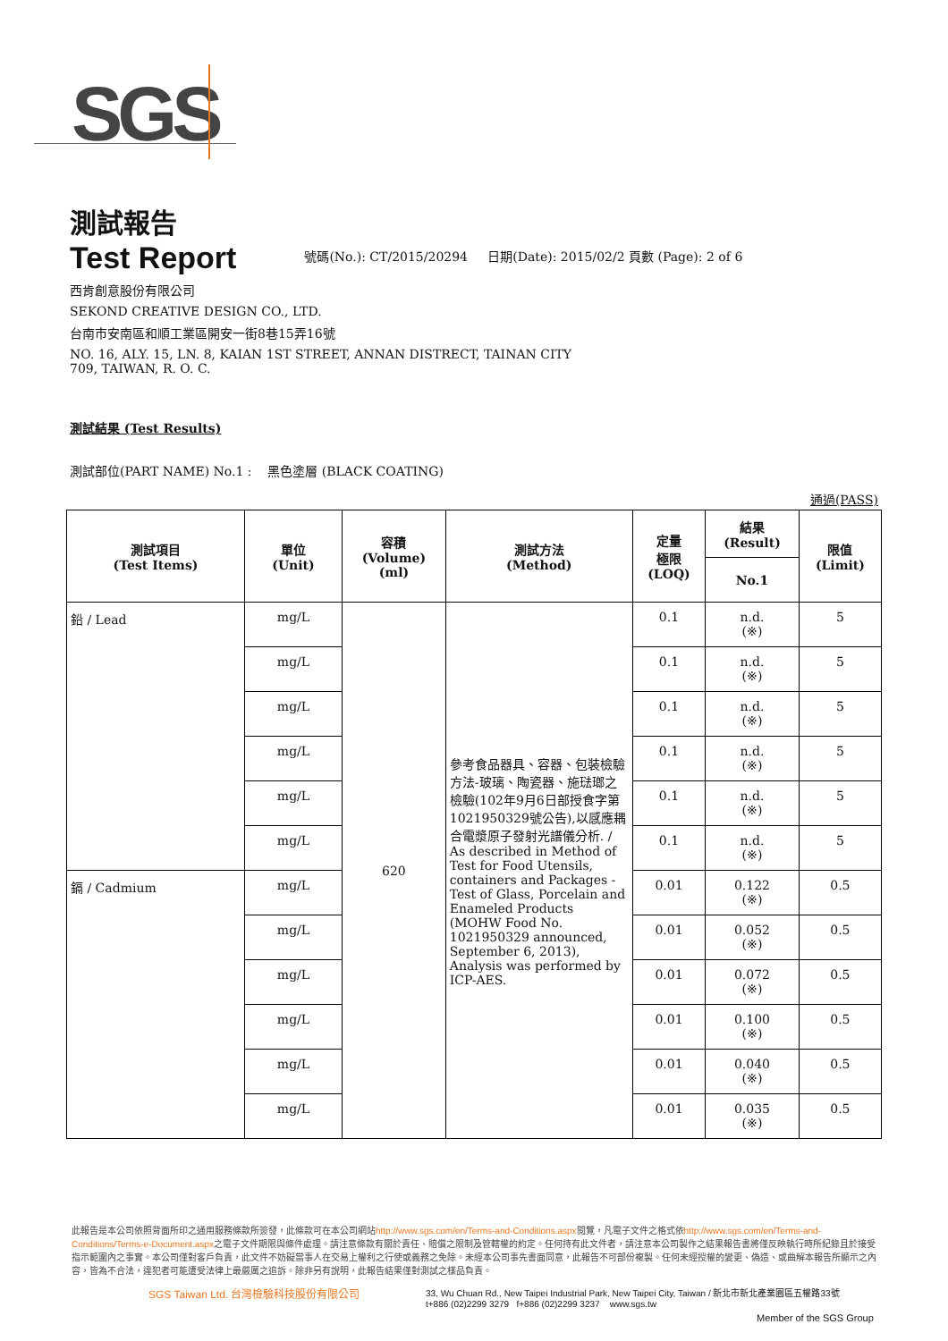SGS
測試報告
Test Report
號碼(No.): CT/2015/20294 日期(Date): 2015/02/2 頁數 (Page): 2 of 6
西肯創意股份有限公司
SEKOND CREATIVE DESIGN CO., LTD.
台南市安南區和順工業區開安一街8巷15弄16號
NO. 16, ALY. 15, LN. 8, KAIAN 1ST STREET, ANNAN DISTRECT, TAINAN CITY
709, TAIWAN, R. O. C.
測試結果 (Test Results)
測試部位(PART NAME) No.1 : 黑色塗層 (BLACK COATING)
通過(PASS)
| 測試項目 (Test Items) | 單位 (Unit) | 容積 (Volume) (ml) | 測試方法 (Method) | 定量 極限 (LOQ) | 結果 (Result) | 限值 (Limit) |
| --- | --- | --- | --- | --- | --- | --- |
| | | | | | No.1 | |
| 鉛 / Lead | mg/L | 620 | 參考食品器具、容器、包裝檢驗方法-玻璃、陶瓷器、施琺瑯之檢驗(102年9月6日部授食字第1021950329號公告),以感應耦合電漿原子發射光譜儀分析. / As described in Method of Test for Food Utensils, containers and Packages - Test of Glass, Porcelain and Enameled Products (MOHW Food No. 1021950329 announced, September 6, 2013), Analysis was performed by ICP-AES. | 0.1 | n.d. (※) | 5 |
| | mg/L | | | 0.1 | n.d. (※) | 5 |
| | mg/L | | | 0.1 | n.d. (※) | 5 |
| | mg/L | | | 0.1 | n.d. (※) | 5 |
| | mg/L | | | 0.1 | n.d. (※) | 5 |
| | mg/L | | | 0.1 | n.d. (※) | 5 |
| 鎘 / Cadmium | mg/L | | | 0.01 | 0.122 (※) | 0.5 |
| | mg/L | | | 0.01 | 0.052 (※) | 0.5 |
| | mg/L | | | 0.01 | 0.072 (※) | 0.5 |
| | mg/L | | | 0.01 | 0.100 (※) | 0.5 |
| | mg/L | | | 0.01 | 0.040 (※) | 0.5 |
| | mg/L | | | 0.01 | 0.035 (※) | 0.5 |
此報告是本公司依照背面所印之通用服務條款所簽發，此條款可在本公司網站http://www.sgs.com/en/Terms-and-Conditions.aspx閱覽，凡電子文件之格式依http://www.sgs.com/en/Terms-and-Conditions/Terms-e-Document.aspx之電子文件期限與條件處理。請注意條款有關於責任、賠償之限制及管轄權的約定。任何持有此文件者，請注意本公司製作之結果報告書將僅反映執行時所紀錄且於接受指示範圍內之事實。本公司僅對客戶負責，此文件不妨礙當事人在交易上權利之行使或義務之免除。未經本公司事先書面同意，此報告不可部份複製。任何未經授權的變更、偽造、或曲解本報告所顯示之內容，皆為不合法，違犯者可能遭受法律上最嚴厲之追訴。除非另有說明，此報告結果僅對測試之樣品負責。
SGS Taiwan Ltd. 台灣檢驗科技股份有限公司
33, Wu Chuan Rd., New Taipei Industrial Park, New Taipei City, Taiwan / 新北市新北產業園區五權路33號
t+886 (02)2299 3279 f+886 (02)2299 3237 www.sgs.tw
Member of the SGS Group